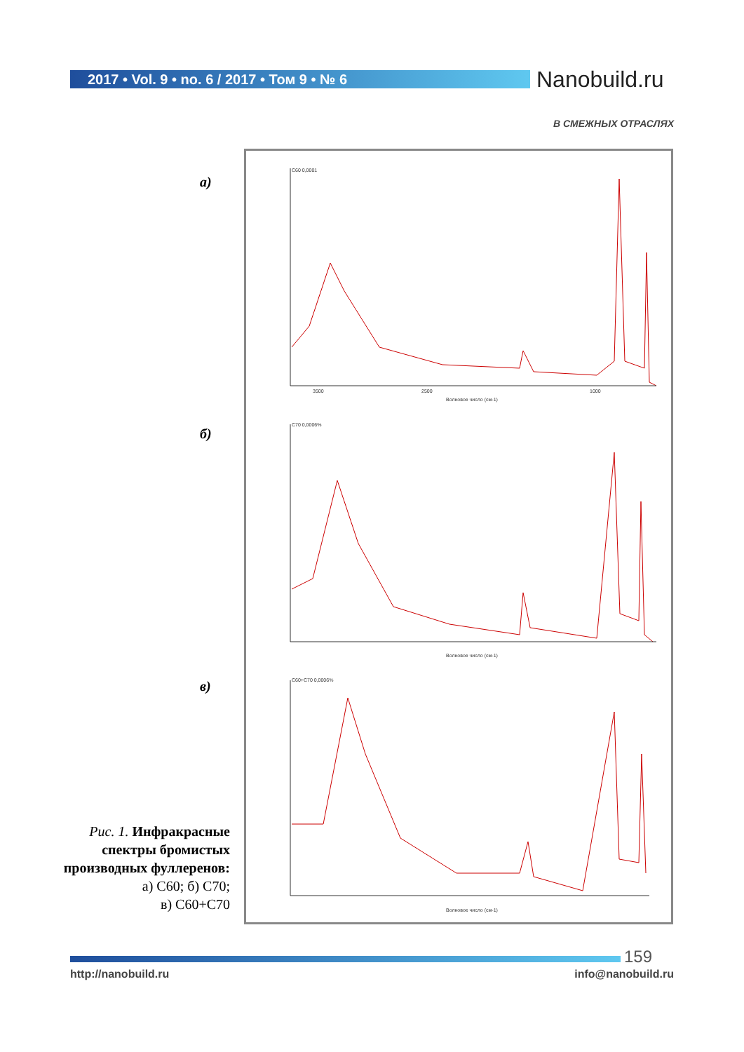2017 • Vol. 9 • no. 6 / 2017 • Том 9 • № 6 Nanobuild.ru
В СМЕЖНЫХ ОТРАСЛЯХ
а)
б)
в)
3500
2500
1000
Волновое число (см-1)
Волновое число (см-1)
Волновое число (см-1)
C60 0,0001
C70 0,0006%
C60+C70 0,0006%
Рис. 1. Инфракрасные спектры бромистых производных фуллеренов:
а) С60; б) С70;
в) С60+С70
159
http://nanobuild.ru info@nanobuild.ru